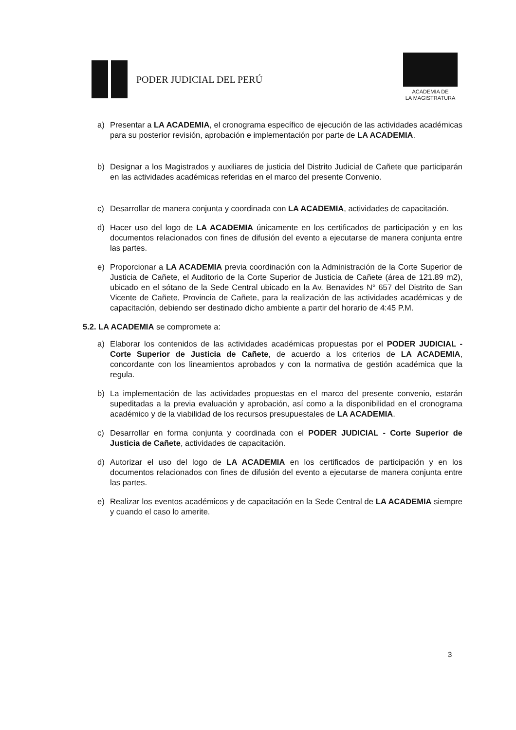PODER JUDICIAL DEL PERÚ
ACADEMIA DE
LA MAGISTRATURA
a) Presentar a LA ACADEMIA, el cronograma específico de ejecución de las actividades académicas para su posterior revisión, aprobación e implementación por parte de LA ACADEMIA.
b) Designar a los Magistrados y auxiliares de justicia del Distrito Judicial de Cañete que participarán en las actividades académicas referidas en el marco del presente Convenio.
c) Desarrollar de manera conjunta y coordinada con LA ACADEMIA, actividades de capacitación.
d) Hacer uso del logo de LA ACADEMIA únicamente en los certificados de participación y en los documentos relacionados con fines de difusión del evento a ejecutarse de manera conjunta entre las partes.
e) Proporcionar a LA ACADEMIA previa coordinación con la Administración de la Corte Superior de Justicia de Cañete, el Auditorio de la Corte Superior de Justicia de Cañete (área de 121.89 m2), ubicado en el sótano de la Sede Central ubicado en la Av. Benavides N° 657 del Distrito de San Vicente de Cañete, Provincia de Cañete, para la realización de las actividades académicas y de capacitación, debiendo ser destinado dicho ambiente a partir del horario de 4:45 P.M.
5.2. LA ACADEMIA se compromete a:
a) Elaborar los contenidos de las actividades académicas propuestas por el PODER JUDICIAL - Corte Superior de Justicia de Cañete, de acuerdo a los criterios de LA ACADEMIA, concordante con los lineamientos aprobados y con la normativa de gestión académica que la regula.
b) La implementación de las actividades propuestas en el marco del presente convenio, estarán supeditadas a la previa evaluación y aprobación, así como a la disponibilidad en el cronograma académico y de la viabilidad de los recursos presupuestales de LA ACADEMIA.
c) Desarrollar en forma conjunta y coordinada con el PODER JUDICIAL - Corte Superior de Justicia de Cañete, actividades de capacitación.
d) Autorizar el uso del logo de LA ACADEMIA en los certificados de participación y en los documentos relacionados con fines de difusión del evento a ejecutarse de manera conjunta entre las partes.
e) Realizar los eventos académicos y de capacitación en la Sede Central de LA ACADEMIA siempre y cuando el caso lo amerite.
3